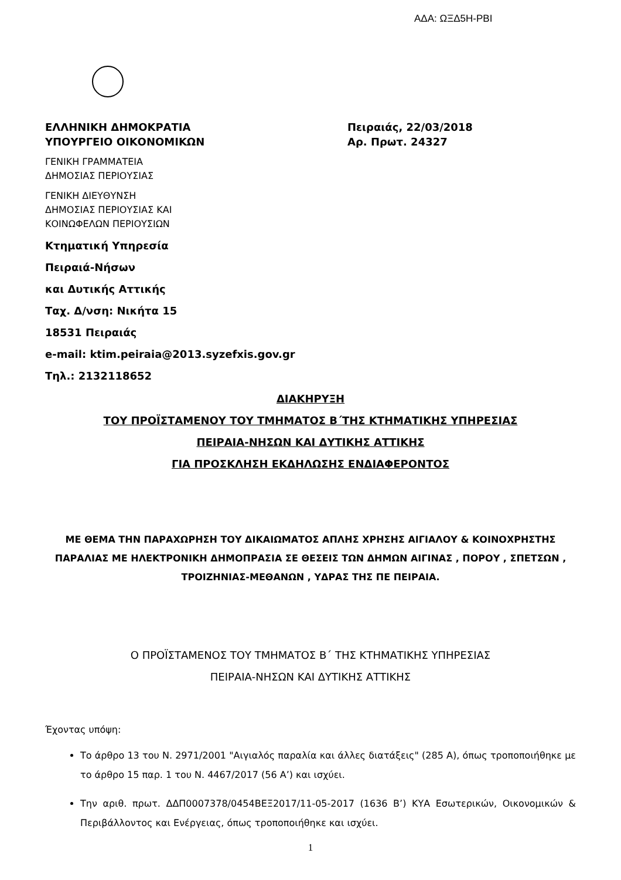ΑΔΑ: ΩΞΔ5Η-ΡΒΙ
ΕΛΛΗΝΙΚΗ ΔΗΜΟΚΡΑΤΙΑ
ΥΠΟΥΡΓΕΙΟ ΟΙΚΟΝΟΜΙΚΩΝ
Πειραιάς, 22/03/2018
Αρ. Πρωτ. 24327
ΓΕΝΙΚΗ ΓΡΑΜΜΑΤΕΙΑ
ΔΗΜΟΣΙΑΣ ΠΕΡΙΟΥΣΙΑΣ
ΓΕΝΙΚΗ ΔΙΕΥΘΥΝΣΗ
ΔΗΜΟΣΙΑΣ ΠΕΡΙΟΥΣΙΑΣ ΚΑΙ
ΚΟΙΝΩΦΕΛΩΝ ΠΕΡΙΟΥΣΙΩΝ
Κτηματική Υπηρεσία
Πειραιά-Νήσων
και Δυτικής Αττικής
Ταχ. Δ/νση: Νικήτα 15
18531 Πειραιάς
e-mail: ktim.peiraia@2013.syzefxis.gov.gr
Τηλ.: 2132118652
ΔΙΑΚΗΡΥΞΗ
ΤΟΥ ΠΡΟΪΣΤΑΜΕΝΟΥ ΤΟΥ ΤΜΗΜΑΤΟΣ Β΄ΤΗΣ ΚΤΗΜΑΤΙΚΗΣ ΥΠΗΡΕΣΙΑΣ
ΠΕΙΡΑΙΑ-ΝΗΣΩΝ ΚΑΙ ΔΥΤΙΚΗΣ ΑΤΤΙΚΗΣ
ΓΙΑ ΠΡΟΣΚΛΗΣΗ ΕΚΔΗΛΩΣΗΣ ΕΝΔΙΑΦΕΡΟΝΤΟΣ
ΜΕ ΘΕΜΑ ΤΗΝ ΠΑΡΑΧΩΡΗΣΗ ΤΟΥ ΔΙΚΑΙΩΜΑΤΟΣ ΑΠΛΗΣ ΧΡΗΣΗΣ ΑΙΓΙΑΛΟΥ & ΚΟΙΝΟΧΡΗΣΤΗΣ ΠΑΡΑΛΙΑΣ ΜΕ ΗΛΕΚΤΡΟΝΙΚΗ ΔΗΜΟΠΡΑΣΙΑ ΣΕ ΘΕΣΕΙΣ ΤΩΝ ΔΗΜΩΝ ΑΙΓΙΝΑΣ , ΠΟΡΟΥ , ΣΠΕΤΣΩΝ , ΤΡΟΙΖΗΝΙΑΣ-ΜΕΘΑΝΩΝ , ΥΔΡΑΣ ΤΗΣ ΠΕ ΠΕΙΡΑΙΑ.
Ο ΠΡΟΪΣΤΑΜΕΝΟΣ ΤΟΥ ΤΜΗΜΑΤΟΣ Β΄ ΤΗΣ ΚΤΗΜΑΤΙΚΗΣ ΥΠΗΡΕΣΙΑΣ
ΠΕΙΡΑΙΑ-ΝΗΣΩΝ ΚΑΙ ΔΥΤΙΚΗΣ ΑΤΤΙΚΗΣ
Έχοντας υπόψη:
Το άρθρο 13 του Ν. 2971/2001 "Αιγιαλός παραλία και άλλες διατάξεις" (285 Α), όπως τροποποιήθηκε με το άρθρο 15 παρ. 1 του Ν. 4467/2017 (56 Α’) και ισχύει.
Την αριθ. πρωτ. ΔΔΠ0007378/0454ΒΕΞ2017/11-05-2017 (1636 Β’) ΚΥΑ Εσωτερικών, Οικονομικών & Περιβάλλοντος και Ενέργειας, όπως τροποποιήθηκε και ισχύει.
1